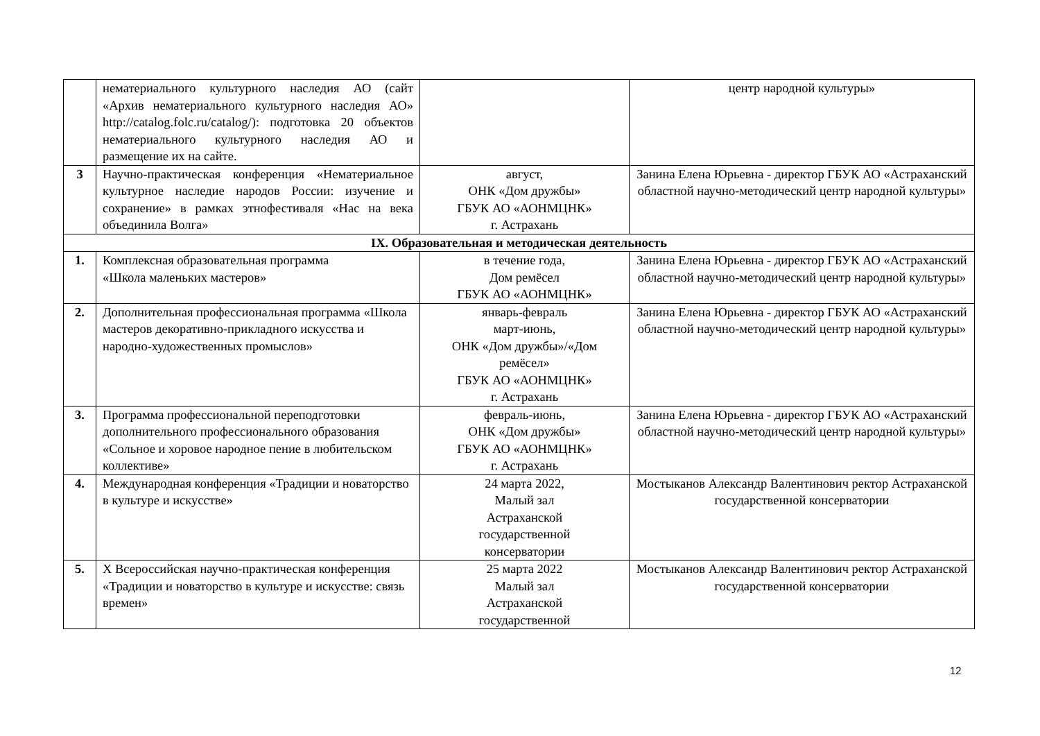| | нематериального культурного наследия АО (сайт «Архив нематериального культурного наследия АО» http://catalog.folc.ru/catalog/): подготовка 20 объектов нематериального культурного наследия АО и размещение их на сайте. | | центр народной культуры» |
| 3 | Научно-практическая конференция «Нематериальное культурное наследие народов России: изучение и сохранение» в рамках этнофестиваля «Нас на века объединила Волга» | август, ОНК «Дом дружбы» ГБУК АО «АОНМЦНК» г. Астрахань | Занина Елена Юрьевна - директор ГБУК АО «Астраханский областной научно-методический центр народной культуры» |
| IX. Образовательная и методическая деятельность | | | |
| 1. | Комплексная образовательная программа «Школа маленьких мастеров» | в течение года, Дом ремёсел ГБУК АО «АОНМЦНК» | Занина Елена Юрьевна - директор ГБУК АО «Астраханский областной научно-методический центр народной культуры» |
| 2. | Дополнительная профессиональная программа «Школа мастеров декоративно-прикладного искусства и народно-художественных промыслов» | январь-февраль март-июнь, ОНК «Дом дружбы»/«Дом ремёсел» ГБУК АО «АОНМЦНК» г. Астрахань | Занина Елена Юрьевна - директор ГБУК АО «Астраханский областной научно-методический центр народной культуры» |
| 3. | Программа профессиональной переподготовки дополнительного профессионального образования «Сольное и хоровое народное пение в любительском коллективе» | февраль-июнь, ОНК «Дом дружбы» ГБУК АО «АОНМЦНК» г. Астрахань | Занина Елена Юрьевна - директор ГБУК АО «Астраханский областной научно-методический центр народной культуры» |
| 4. | Международная конференция «Традиции и новаторство в культуре и искусстве» | 24 марта 2022, Малый зал Астраханской государственной консерватории | Мостыканов Александр Валентинович ректор Астраханской государственной консерватории |
| 5. | Х Всероссийская научно-практическая конференция «Традиции и новаторство в культуре и искусстве: связь времен» | 25 марта 2022 Малый зал Астраханской государственной | Мостыканов Александр Валентинович ректор Астраханской государственной консерватории |
12